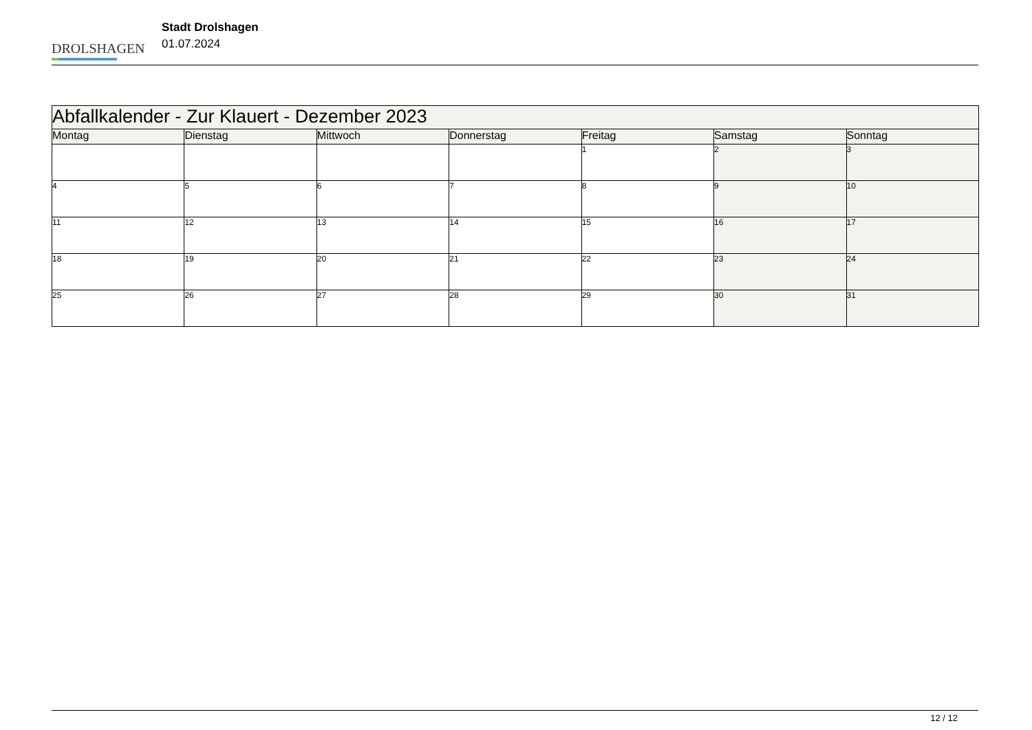DROLSHAGEN
Stadt Drolshagen
01.07.2024
| Abfallkalender - Zur Klauert - Dezember 2023 | | | | | | |
| --- | --- | --- | --- | --- | --- | --- |
| Montag | Dienstag | Mittwoch | Donnerstag | Freitag | Samstag | Sonntag |
| | | | | 1 | 2 | 3 |
| 4 | 5 | 6 | 7 | 8 | 9 | 10 |
| 11 | 12 | 13 | 14 | 15 | 16 | 17 |
| 18 | 19 | 20 | 21 | 22 | 23 | 24 |
| 25 | 26 | 27 | 28 | 29 | 30 | 31 |
12 / 12